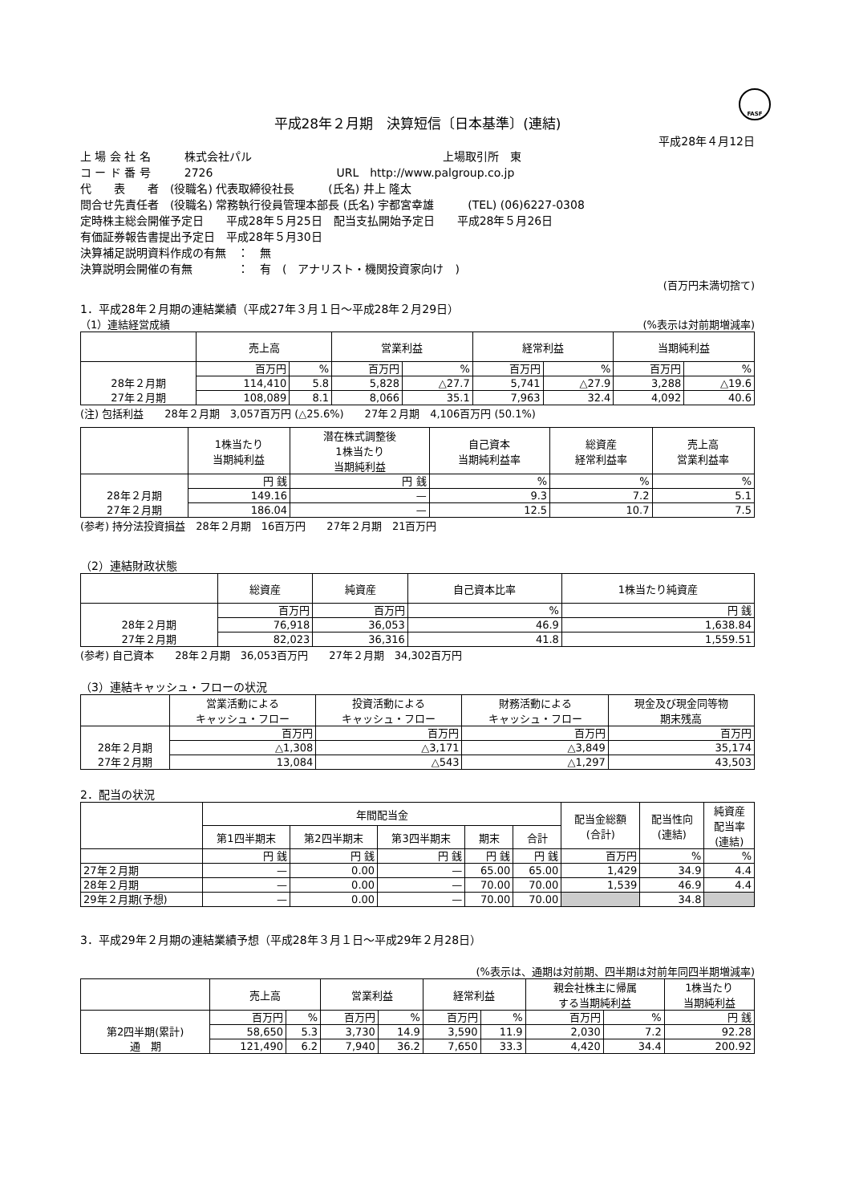FASF
平成28年２月期　決算短信〔日本基準〕(連結)
平成28年４月12日
上 場 会 社 名　　　株式会社パル　　　　　　　　　　　　　　　　　上場取引所　東
コ ー ド 番 号　　　2726　　　　　　　　　　　URL　http://www.palgroup.co.jp
代　　表　　者　(役職名) 代表取締役社長　　　(氏名) 井上 隆太
問合せ先責任者　(役職名) 常務執行役員管理本部長 (氏名) 宇都宮幸雄　　　(TEL) (06)6227-0308
定時株主総会開催予定日　　平成28年５月25日　配当支払開始予定日　　平成28年５月26日
有価証券報告書提出予定日　平成28年５月30日
決算補足説明資料作成の有無　：　無
決算説明会開催の有無　　　　：　有　(　アナリスト・機関投資家向け　)
(百万円未満切捨て)
1．平成28年２月期の連結業績（平成27年３月１日～平成28年２月29日）
（1）連結経営成績 (%表示は対前期増減率)
| | 売上高 | | 営業利益 | | 経常利益 | | 当期純利益 | |
| --- | --- | --- | --- | --- | --- | --- | --- | --- |
| | 百万円 | % | 百万円 | % | 百万円 | % | 百万円 | % |
| 28年２月期 | 114,410 | 5.8 | 5,828 | △27.7 | 5,741 | △27.9 | 3,288 | △19.6 |
| 27年２月期 | 108,089 | 8.1 | 8,066 | 35.1 | 7,963 | 32.4 | 4,092 | 40.6 |
(注) 包括利益　　28年２月期　3,057百万円 (△25.6%)　　27年２月期　4,106百万円 (50.1%)
| | 1株当たり 当期純利益 | 潜在株式調整後 1株当たり 当期純利益 | 自己資本 当期純利益率 | 総資産 経常利益率 | 売上高 営業利益率 |
| --- | --- | --- | --- | --- | --- |
| | 円 銭 | 円 銭 | % | % | % |
| 28年２月期 | 149.16 | — | 9.3 | 7.2 | 5.1 |
| 27年２月期 | 186.04 | — | 12.5 | 10.7 | 7.5 |
(参考) 持分法投資損益　28年２月期　16百万円　　27年２月期　21百万円
（2）連結財政状態
| | 総資産 | 純資産 | 自己資本比率 | 1株当たり純資産 |
| --- | --- | --- | --- | --- |
| | 百万円 | 百万円 | % | 円 銭 |
| 28年２月期 | 76,918 | 36,053 | 46.9 | 1,638.84 |
| 27年２月期 | 82,023 | 36,316 | 41.8 | 1,559.51 |
(参考) 自己資本　　28年２月期　36,053百万円　　27年２月期　34,302百万円
（3）連結キャッシュ・フローの状況
| | 営業活動による キャッシュ・フロー | 投資活動による キャッシュ・フロー | 財務活動による キャッシュ・フロー | 現金及び現金同等物 期末残高 |
| --- | --- | --- | --- | --- |
| | 百万円 | 百万円 | 百万円 | 百万円 |
| 28年２月期 | △1,308 | △3,171 | △3,849 | 35,174 |
| 27年２月期 | 13,084 | △543 | △1,297 | 43,503 |
2．配当の状況
| | 年間配当金 | | | | | 配当金総額 (合計) | 配当性向 (連結) | 純資産 配当率 (連結) |
| --- | --- | --- | --- | --- | --- | --- | --- | --- |
| | 第1四半期末 | 第2四半期末 | 第3四半期末 | 期末 | 合計 | | | |
| | 円 銭 | 円 銭 | 円 銭 | 円 銭 | 円 銭 | 百万円 | % | % |
| 27年２月期 | — | 0.00 | — | 65.00 | 65.00 | 1,429 | 34.9 | 4.4 |
| 28年２月期 | — | 0.00 | — | 70.00 | 70.00 | 1,539 | 46.9 | 4.4 |
| 29年２月期(予想) | — | 0.00 | — | 70.00 | 70.00 | | 34.8 | |
3．平成29年２月期の連結業績予想（平成28年３月１日～平成29年２月28日）
(%表示は、通期は対前期、四半期は対前年同四半期増減率)
| | 売上高 | | 営業利益 | | 経常利益 | | 親会社株主に帰属 する当期純利益 | | 1株当たり 当期純利益 |
| --- | --- | --- | --- | --- | --- | --- | --- | --- | --- |
| | 百万円 | % | 百万円 | % | 百万円 | % | 百万円 | % | 円 銭 |
| 第2四半期(累計) | 58,650 | 5.3 | 3,730 | 14.9 | 3,590 | 11.9 | 2,030 | 7.2 | 92.28 |
| 通 期 | 121,490 | 6.2 | 7,940 | 36.2 | 7,650 | 33.3 | 4,420 | 34.4 | 200.92 |